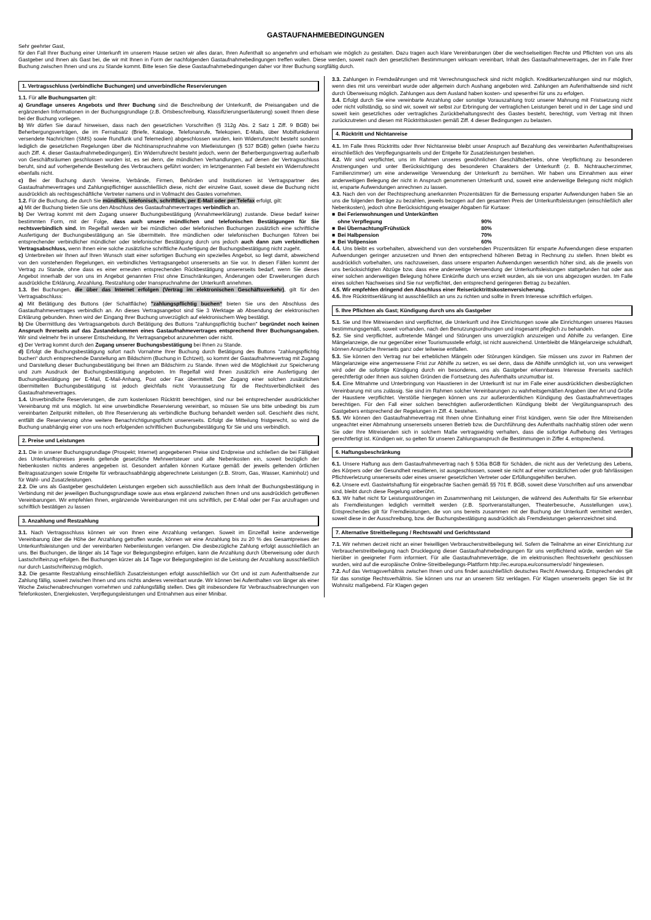GASTAUFNAHMEBEDINGUNGEN
Sehr geehrter Gast,
für den Fall Ihrer Buchung einer Unterkunft im unserem Hause setzen wir alles daran, Ihren Aufenthalt so angenehm und erholsam wie möglich zu gestalten. Dazu tragen auch klare Vereinbarungen über die wechselseitigen Rechte und Pflichten von uns als Gastgeber und Ihnen als Gast bei, die wir mit Ihnen in Form der nachfolgenden Gastaufnahmebedingungen treffen wollen. Diese werden, soweit nach den gesetzlichen Bestimmungen wirksam vereinbart, Inhalt des Gastaufnahmevertrages, der im Falle Ihrer Buchung zwischen Ihnen und uns zu Stande kommt. Bitte lesen Sie diese Gastaufnahmebedingungen daher vor Ihrer Buchung sorgfältig durch.
1. Vertragsschluss (verbindliche Buchungen) und unverbindliche Reservierungen
1.1. Für alle Buchungsarten gilt:
a) Grundlage unseres Angebots und Ihrer Buchung sind die Beschreibung der Unterkunft, die Preisangaben und die ergänzenden Informationen in der Buchungsgrundlage (z.B. Ortsbeschreibung, Klassifizierungserläuterung) soweit Ihnen diese bei der Buchung vorliegen.
b) Wir dürfen Sie darauf hinweisen, dass nach den gesetzlichen Vorschriften (§ 312g Abs. 2 Satz 1 Ziff. 9 BGB) bei Beherbergungsverträgen, die im Fernabsatz (Briefe, Kataloge, Telefonanrufe, Telekopien, E-Mails, über Mobilfunkdienst versendete Nachrichten (SMS) sowie Rundfunk und Telemedien) abgeschlossen wurden, kein Widerrufsrecht besteht sondern lediglich die gesetzlichen Regelungen über die Nichtinanspruchnahme von Mietleistungen (§ 537 BGB) gelten (siehe hierzu auch Ziff. 4. dieser Gastaufnahmebedingungen). Ein Widerrufsrecht besteht jedoch, wenn der Beherbergungsvertrag außerhalb von Geschäftsräumen geschlossen worden ist, es sei denn, die mündlichen Verhandlungen, auf denen der Vertragsschluss beruht, sind auf vorhergehende Bestellung des Verbrauchers geführt worden; im letztgenannten Fall besteht ein Widerrufsrecht ebenfalls nicht.
c) Bei der Buchung durch Vereine, Verbände, Firmen, Behörden und Institutionen ist Vertragspartner des Gastaufnahmevertrages und Zahlungspflichtiger ausschließlich diese, nicht der einzelne Gast, soweit diese die Buchung nicht ausdrücklich als rechtsgeschäftliche Vertreter namens und in Vollmacht des Gastes vornehmen.
1.2. Für die Buchung, die durch Sie mündlich, telefonisch, schriftlich, per E-Mail oder per Telefax erfolgt, gilt:
a) Mit der Buchung bieten Sie uns den Abschluss des Gastaufnahmevertrages verbindlich an.
b) Der Vertrag kommt mit dem Zugang unserer Buchungsbestätigung (Annahmeerklärung) zustande. Diese bedarf keiner bestimmten Form, mit der Folge, dass auch unsere mündlichen und telefonischen Bestätigungen für Sie rechtsverbindlich sind. Im Regelfall werden wir bei mündlichen oder telefonischen Buchungen zusätzlich eine schriftliche Ausfertigung der Buchungsbestätigung an Sie übermitteln. Ihre mündlichen oder telefonischen Buchungen führen bei entsprechender verbindlicher mündlicher oder telefonischer Bestätigung durch uns jedoch auch dann zum verbindlichen Vertragsabschluss, wenn Ihnen eine solche zusätzliche schriftliche Ausfertigung der Buchungsbestätigung nicht zugeht.
c) Unterbreiten wir Ihnen auf Ihren Wunsch statt einer sofortigen Buchung ein spezielles Angebot, so liegt damit, abweichend von den vorstehenden Regelungen, ein verbindliches Vertragsangebot unsererseits an Sie vor. In diesen Fällen kommt der Vertrag zu Stande, ohne dass es einer erneuten entsprechenden Rückbestätigung unsererseits bedarf, wenn Sie dieses Angebot innerhalb der von uns im Angebot genannten Frist ohne Einschränkungen, Änderungen oder Erweiterungen durch ausdrückliche Erklärung, Anzahlung, Restzahlung oder Inanspruchnahme der Unterkunft annehmen.
1.3. Bei Buchungen, die über das Internet erfolgen (Vertrag im elektronischen Geschäftsverkehr), gilt für den Vertragsabschluss:
a) Mit Betätigung des Buttons (der Schaltfläche) "zahlungspflichtig buchen“ bieten Sie uns den Abschluss des Gastaufnahmevertrages verbindlich an. An dieses Vertragsangebot sind Sie 3 Werktage ab Absendung der elektronischen Erklärung gebunden. Ihnen wird der Eingang Ihrer Buchung unverzüglich auf elektronischem Weg bestätigt.
b) Die Übermittlung des Vertragsangebots durch Betätigung des Buttons "zahlungspflichtig buchen" begründet noch keinen Anspruch Ihrerseits auf das Zustandekommen eines Gastaufnahmevertrages entsprechend Ihrer Buchungsangaben. Wir sind vielmehr frei in unserer Entscheidung, Ihr Vertragsangebot anzunehmen oder nicht.
c) Der Vertrag kommt durch den Zugang unserer Buchungsbestätigung bei Ihnen zu Stande.
d) Erfolgt die Buchungsbestätigung sofort nach Vornahme Ihrer Buchung durch Betätigung des Buttons "zahlungspflichtig buchen“ durch entsprechende Darstellung am Bildschirm (Buchung in Echtzeit), so kommt der Gastaufnahmevertrag mit Zugang und Darstellung dieser Buchungsbestätigung bei Ihnen am Bildschirm zu Stande. Ihnen wird die Möglichkeit zur Speicherung und zum Ausdruck der Buchungsbestätigung angeboten. Im Regelfall wird Ihnen zusätzlich eine Ausfertigung der Buchungsbestätigung per E-Mail, E-Mail-Anhang, Post oder Fax übermittelt. Der Zugang einer solchen zusätzlichen übermittelten Buchungsbestätigung ist jedoch gleichfalls nicht Voraussetzung für die Rechtsverbindlichkeit des Gastaufnahmevertrages.
1.4. Unverbindliche Reservierungen, die zum kostenlosen Rücktritt berechtigen, sind nur bei entsprechender ausdrücklicher Vereinbarung mit uns möglich. Ist eine unverbindliche Reservierung vereinbart, so müssen Sie uns bitte unbedingt bis zum vereinbarten Zeitpunkt mitteilen, ob Ihre Reservierung als verbindliche Buchung behandelt werden soll. Geschieht dies nicht, entfällt die Reservierung ohne weitere Benachrichtigungspflicht unsererseits. Erfolgt die Mitteilung fristgerecht, so wird die Buchung unabhängig einer von uns noch erfolgenden schriftlichen Buchungsbestätigung für Sie und uns verbindlich.
2. Preise und Leistungen
2.1. Die in unserer Buchungsgrundlage (Prospekt; Internet) angegebenen Preise sind Endpreise und schließen die bei Fälligkeit des Unterkunftspreises jeweils geltende gesetzliche Mehrwertsteuer und alle Nebenkosten ein, soweit bezüglich der Nebenkosten nichts anderes angegeben ist. Gesondert anfallen können Kurtaxe gemäß der jeweils geltenden örtlichen Beitragssatzungen sowie Entgelte für verbrauchsabhängig abgerechnete Leistungen (z.B. Strom, Gas, Wasser, Kaminholz) und für Wahl- und Zusatzleistungen.
2.2. Die uns als Gastgeber geschuldeten Leistungen ergeben sich ausschließlich aus dem Inhalt der Buchungsbestätigung in Verbindung mit der jeweiligen Buchungsgrundlage sowie aus etwa ergänzend zwischen Ihnen und uns ausdrücklich getroffenen Vereinbarungen. Wir empfehlen Ihnen, ergänzende Vereinbarungen mit uns schriftlich, per E-Mail oder per Fax anzufragen und schriftlich bestätigen zu lassen
3. Anzahlung und Restzahlung
3.1. Nach Vertragsschluss können wir von Ihnen eine Anzahlung verlangen. Soweit im Einzelfall keine anderweitige Vereinbarung über die Höhe der Anzahlung getroffen wurde, können wir eine Anzahlung bis zu 20 % des Gesamtpreises der Unterkunftsleistungen und der vereinbarten Nebenleistungen verlangen. Die diesbezügliche Zahlung erfolgt ausschließlich an uns. Bei Buchungen, die länger als 14 Tage vor Belegungsbeginn erfolgen, kann die Anzahlung durch Überweisung oder durch Lastschrifteinzug erfolgen. Bei Buchungen kürzer als 14 Tage vor Belegungsbeginn ist die Leistung der Anzahlung ausschließlich nur durch Lastschrifteinzug möglich.
3.2. Die gesamte Restzahlung einschließlich Zusatzleistungen erfolgt ausschließlich vor Ort und ist zum Aufenthaltsende zur Zahlung fällig, soweit zwischen Ihnen und uns nichts anderes vereinbart wurde. Wir können bei Aufenthalten von länger als einer Woche Zwischenabrechnungen vornehmen und zahlungsfällig stellen. Dies gilt insbesondere für Verbrauchsabrechnungen von Telefonkosten, Energiekosten, Verpflegungsleistungen und Entnahmen aus einer Minibar.
3.3. Zahlungen in Fremdwährungen und mit Verrechnungsscheck sind nicht möglich. Kreditkartenzahlungen sind nur möglich, wenn dies mit uns vereinbart wurde oder allgemein durch Aushang angeboten wird. Zahlungen am Aufenthaltsende sind nicht durch Überweisung möglich. Zahlungen aus dem Ausland haben kosten- und spesenfrei für uns zu erfolgen.
3.4. Erfolgt durch Sie eine vereinbarte Anzahlung oder sonstige Vorauszahlung trotz unserer Mahnung mit Fristsetzung nicht oder nicht vollständig, so sind wir, soweit wir selbst zur Erbringung der vertraglichen Leistungen bereit und in der Lage sind und soweit kein gesetzliches oder vertragliches Zurückbehaltungsrecht des Gastes besteht, berechtigt, vom Vertrag mit Ihnen zurückzutreten und diesen mit Rücktrittskosten gemäß Ziff. 4 dieser Bedingungen zu belasten.
4. Rücktritt und Nichtanreise
4.1. Im Falle Ihres Rücktritts oder Ihrer Nichtanreise bleibt unser Anspruch auf Bezahlung des vereinbarten Aufenthaltspreises einschließlich des Verpflegungsanteils und der Entgelte für Zusatzleistungen bestehen.
4.2. Wir sind verpflichtet, uns im Rahmen unseres gewöhnlichen Geschäftsbetriebs, ohne Verpflichtung zu besonderen Anstrengungen und unter Berücksichtigung des besonderen Charakters der Unterkunft (z. B. Nichtraucherzimmer, Familienzimmer) um eine anderweitige Verwendung der Unterkunft zu bemühen. Wir haben uns Einnahmen aus einer anderweitigen Belegung der nicht in Anspruch genommenen Unterkunft und, soweit eine anderweitige Belegung nicht möglich ist, ersparte Aufwendungen anrechnen zu lassen.
4.3. Nach den von der Rechtsprechung anerkannten Prozentsätzen für die Bemessung ersparter Aufwendungen haben Sie an uns die folgenden Beträge zu bezahlen, jeweils bezogen auf den gesamten Preis der Unterkunftsleistungen (einschließlich aller Nebenkosten), jedoch ohne Berücksichtigung etwaiger Abgaben für Kurtaxe:
| ■ | Bei Ferienwohnungen und Unterkünften | |
| | ohne Verpflegung | 90% |
| ■ | Bei Übernachtung/Frühstück | 80% |
| ■ | Bei Halbpension | 70% |
| ■ | Bei Vollpension | 60% |
4.4. Uns bleibt es vorbehalten, abweichend von den vorstehenden Prozentsätzen für ersparte Aufwendungen diese ersparten Aufwendungen geringer anzusetzen und Ihnen den entsprechend höheren Betrag in Rechnung zu stellen. Ihnen bleibt es ausdrücklich vorbehalten, uns nachzuweisen, dass unsere ersparten Aufwendungen wesentlich höher sind, als die jeweils von uns berücksichtigten Abzüge bzw. dass eine anderweitige Verwendung der Unterkunftsleistungen stattgefunden hat oder aus einer solchen anderweitigen Belegung höhere Einkünfte durch uns erzielt wurden, als sie von uns abgezogen wurden. Im Falle eines solchen Nachweises sind Sie nur verpflichtet, den entsprechend geringeren Betrag zu bezahlen.
4.5. Wir empfehlen dringend den Abschluss einer Reiserücktrittskostenversicherung.
4.6. Ihre Rücktrittserklärung ist ausschließlich an uns zu richten und sollte in Ihrem Interesse schriftlich erfolgen.
5. Ihre Pflichten als Gast; Kündigung durch uns als Gastgeber
5.1. Sie und Ihre Mitreisenden sind verpflichtet, die Unterkunft und ihre Einrichtungen sowie alle Einrichtungen unseres Hauses bestimmungsgemäß, soweit vorhanden, nach den Benutzungsordnungen und insgesamt pfleglich zu behandeln.
5.2. Sie sind verpflichtet, auftretende Mängel und Störungen uns unverzüglich anzuzeigen und Abhilfe zu verlangen. Eine Mängelanzeige, die nur gegenüber einer Tourismusstelle erfolgt, ist nicht ausreichend. Unterbleibt die Mängelanzeige schuldhaft, können Ansprüche Ihrerseits ganz oder teilweise entfallen.
5.3. Sie können den Vertrag nur bei erheblichen Mängeln oder Störungen kündigen. Sie müssen uns zuvor im Rahmen der Mängelanzeige eine angemessene Frist zur Abhilfe zu setzen, es sei denn, dass die Abhilfe unmöglich ist, von uns verweigert wird oder die sofortige Kündigung durch ein besonderes, uns als Gastgeber erkennbares Interesse Ihrerseits sachlich gerechtfertigt oder Ihnen aus solchen Gründen die Fortsetzung des Aufenthalts unzumutbar ist.
5.4. Eine Mitnahme und Unterbringung von Haustieren in der Unterkunft ist nur im Falle einer ausdrücklichen diesbezüglichen Vereinbarung mit uns zulässig. Sie sind im Rahmen solcher Vereinbarungen zu wahrheitsgemäßen Angaben über Art und Größe der Haustiere verpflichtet. Verstöße hiergegen können uns zur außerordentlichen Kündigung des Gastaufnahmevertrages berechtigen. Für den Fall einer solchen berechtigten außerordentlichen Kündigung bleibt der Vergütungsanspruch des Gastgebers entsprechend der Regelungen in Ziff. 4. bestehen.
5.5. Wir können den Gastaufnahmevertrag mit Ihnen ohne Einhaltung einer Frist kündigen, wenn Sie oder Ihre Mitreisenden ungeachtet einer Abmahnung unsererseits unseren Betrieb bzw. die Durchführung des Aufenthalts nachhaltig stören oder wenn Sie oder Ihre Mitreisenden sich in solchem Maße vertragswidrig verhalten, dass die sofortige Aufhebung des Vertrages gerechtfertigt ist. Kündigen wir, so gelten für unseren Zahlungsanspruch die Bestimmungen in Ziffer 4. entsprechend.
6. Haftungsbeschränkung
6.1. Unsere Haftung aus dem Gastaufnahmevertrag nach § 536a BGB für Schäden, die nicht aus der Verletzung des Lebens, des Körpers oder der Gesundheit resultieren, ist ausgeschlossen, soweit sie nicht auf einer vorsätzlichen oder grob fahrlässigen Pflichtverletzung unsererseits oder eines unserer gesetzlichen Vertreter oder Erfüllungsgehilfen beruhen.
6.2. Unsere evtl. Gastwirtshaftung für eingebrachte Sachen gemäß §§ 701 ff. BGB, soweit diese Vorschriften auf uns anwendbar sind, bleibt durch diese Regelung unberührt.
6.3. Wir haftet nicht für Leistungsstörungen im Zusammenhang mit Leistungen, die während des Aufenthalts für Sie erkennbar als Fremdleistungen lediglich vermittelt werden (z.B. Sportveranstaltungen, Theaterbesuche, Ausstellungen usw.). Entsprechendes gilt für Fremdleistungen, die von uns bereits zusammen mit der Buchung der Unterkunft vermittelt werden, soweit diese in der Ausschreibung, bzw. der Buchungsbestätigung ausdrücklich als Fremdleistungen gekennzeichnet sind.
7. Alternative Streitbeilegung / Rechtswahl und Gerichtsstand
7.1. Wir nehmen derzeit nicht an einer freiwilligen Verbraucherstreitbeilegung teil. Sofern die Teilnahme an einer Einrichtung zur Verbraucherstreitbeilegung nach Drucklegung dieser Gastaufnahmebedingungen für uns verpflichtend würde, werden wir Sie hierüber in geeigneter Form informiert. Für alle Gastaufnahmeverträge, die im elektronischen Rechtsverkehr geschlossen wurden, wird auf die europäische Online-Streitbeilegungs-Plattform http://ec.europa.eu/consumers/odr/ hingewiesen.
7.2. Auf das Vertragsverhältnis zwischen Ihnen und uns findet ausschließlich deutsches Recht Anwendung. Entsprechendes gilt für das sonstige Rechtsverhältnis. Sie können uns nur an unserem Sitz verklagen. Für Klagen unsererseits gegen Sie ist Ihr Wohnsitz maßgebend. Für Klagen gegen